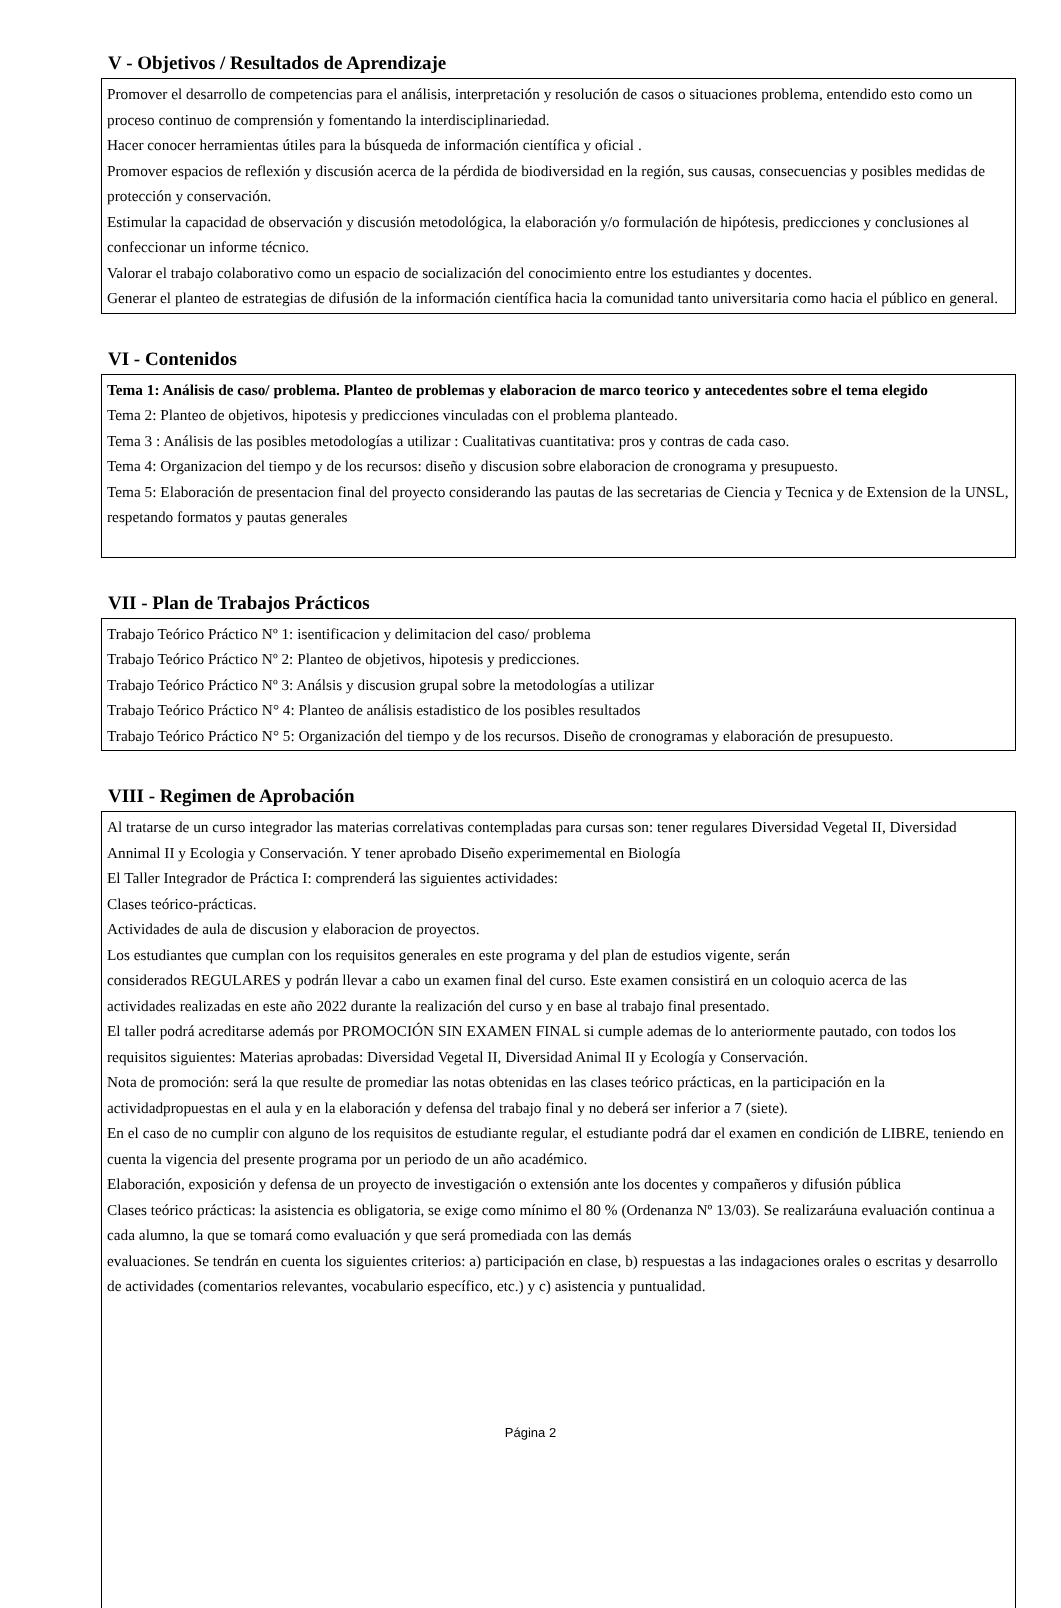V - Objetivos / Resultados de Aprendizaje
Promover el desarrollo de competencias para el análisis, interpretación y resolución de casos o situaciones problema, entendido esto como un proceso continuo de comprensión y fomentando la interdisciplinariedad.
Hacer conocer herramientas útiles para la búsqueda de información científica y oficial .
Promover espacios de reflexión y discusión acerca de la pérdida de biodiversidad en la región, sus causas, consecuencias y posibles medidas de protección y conservación.
Estimular la capacidad de observación y discusión metodológica, la elaboración y/o formulación de hipótesis, predicciones y conclusiones al confeccionar un informe técnico.
Valorar el trabajo colaborativo como un espacio de socialización del conocimiento entre los estudiantes y docentes.
Generar el planteo de estrategias de difusión de la información científica hacia la comunidad tanto universitaria como hacia el público en general.
VI - Contenidos
Tema 1: Análisis de caso/ problema. Planteo de problemas y elaboracion de marco teorico y antecedentes sobre el tema elegido
Tema 2: Planteo de objetivos, hipotesis y predicciones vinculadas con el problema planteado.
Tema 3 : Análisis de las posibles metodologías a utilizar : Cualitativas cuantitativa: pros y contras de cada caso.
Tema 4: Organizacion del tiempo y de los recursos: diseño y discusion sobre elaboracion de cronograma y presupuesto.
Tema 5: Elaboración de presentacion final del proyecto considerando las pautas de las secretarias de Ciencia y Tecnica y de Extension de la UNSL, respetando formatos y pautas generales
VII - Plan de Trabajos Prácticos
Trabajo Teórico Práctico Nº 1: isentificacion y delimitacion del caso/ problema
Trabajo Teórico Práctico Nº 2: Planteo de objetivos, hipotesis y predicciones.
Trabajo Teórico Práctico Nº 3: Análsis y discusion grupal sobre la metodologías a utilizar
Trabajo Teórico Práctico N° 4: Planteo de análisis estadistico de los posibles resultados
Trabajo Teórico Práctico N° 5: Organización del tiempo y de los recursos. Diseño de cronogramas y elaboración de presupuesto.
VIII - Regimen de Aprobación
Al tratarse de un curso integrador las materias correlativas contempladas para cursas son: tener regulares Diversidad Vegetal II, Diversidad Annimal II y Ecologia y Conservación. Y tener aprobado Diseño experimemental en Biología
El Taller Integrador de Práctica I: comprenderá las siguientes actividades:
Clases teórico-prácticas.
Actividades de aula de discusion y elaboracion de proyectos.
Los estudiantes que cumplan con los requisitos generales en este programa y del plan de estudios vigente, serán
considerados REGULARES y podrán llevar a cabo un examen final del curso. Este examen consistirá en un coloquio acerca de las
actividades realizadas en este año 2022 durante la realización del curso y en base al trabajo final presentado.
El taller podrá acreditarse además por PROMOCIÓN SIN EXAMEN FINAL si cumple ademas de lo anteriormente pautado, con todos los requisitos siguientes: Materias aprobadas: Diversidad Vegetal II, Diversidad Animal II y Ecología y Conservación.
Nota de promoción: será la que resulte de promediar las notas obtenidas en las clases teórico prácticas, en la participación en la actividadpropuestas en el aula y en la elaboración y defensa del trabajo final y no deberá ser inferior a 7 (siete).
En el caso de no cumplir con alguno de los requisitos de estudiante regular, el estudiante podrá dar el examen en condición de LIBRE, teniendo en cuenta la vigencia del presente programa por un periodo de un año académico.
Elaboración, exposición y defensa de un proyecto de investigación o extensión ante los docentes y compañeros y difusión pública
Clases teórico prácticas: la asistencia es obligatoria, se exige como mínimo el 80 % (Ordenanza Nº 13/03). Se realizaráuna evaluación continua a cada alumno, la que se tomará como evaluación y que será promediada con las demás
evaluaciones. Se tendrán en cuenta los siguientes criterios: a) participación en clase, b) respuestas a las indagaciones orales o escritas y desarrollo de actividades (comentarios relevantes, vocabulario específico, etc.) y c) asistencia y puntualidad.
Página 2